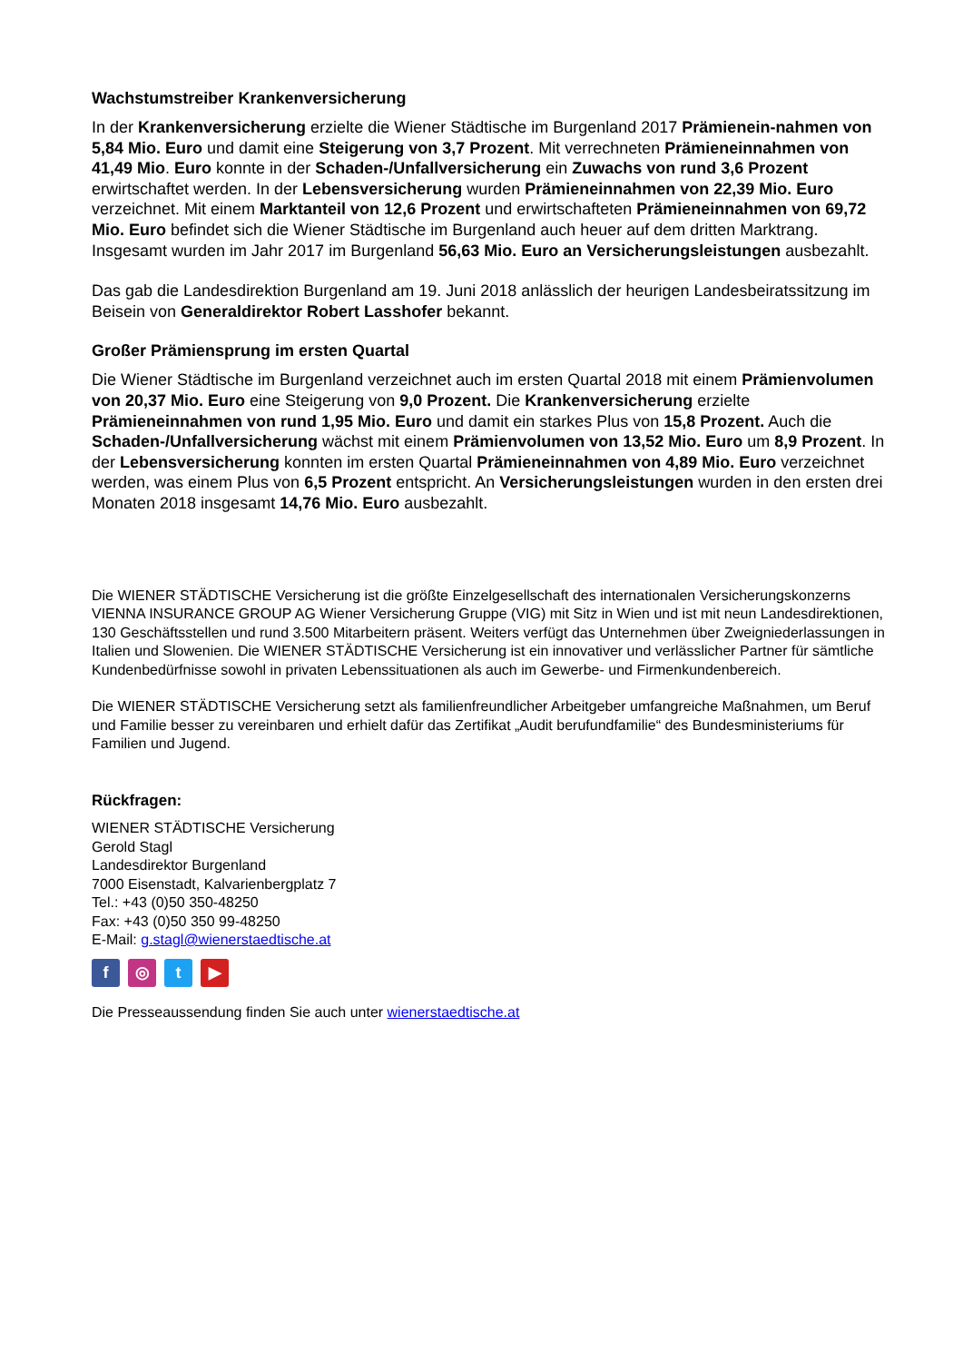Wachstumstreiber Krankenversicherung
In der Krankenversicherung erzielte die Wiener Städtische im Burgenland 2017 Prämienein-nahmen von 5,84 Mio. Euro und damit eine Steigerung von 3,7 Prozent. Mit verrechneten Prämieneinnahmen von 41,49 Mio. Euro konnte in der Schaden-/Unfallversicherung ein Zuwachs von rund 3,6 Prozent erwirtschaftet werden. In der Lebensversicherung wurden Prämieneinnahmen von 22,39 Mio. Euro verzeichnet. Mit einem Marktanteil von 12,6 Prozent und erwirtschafteten Prämieneinnahmen von 69,72 Mio. Euro befindet sich die Wiener Städtische im Burgenland auch heuer auf dem dritten Marktrang. Insgesamt wurden im Jahr 2017 im Burgenland 56,63 Mio. Euro an Versicherungsleistungen ausbezahlt.
Das gab die Landesdirektion Burgenland am 19. Juni 2018 anlässlich der heurigen Landesbeiratssitzung im Beisein von Generaldirektor Robert Lasshofer bekannt.
Großer Prämiensprung im ersten Quartal
Die Wiener Städtische im Burgenland verzeichnet auch im ersten Quartal 2018 mit einem Prämienvolumen von 20,37 Mio. Euro eine Steigerung von 9,0 Prozent. Die Krankenversicherung erzielte Prämieneinnahmen von rund 1,95 Mio. Euro und damit ein starkes Plus von 15,8 Prozent. Auch die Schaden-/Unfallversicherung wächst mit einem Prämienvolumen von 13,52 Mio. Euro um 8,9 Prozent. In der Lebensversicherung konnten im ersten Quartal Prämieneinnahmen von 4,89 Mio. Euro verzeichnet werden, was einem Plus von 6,5 Prozent entspricht. An Versicherungsleistungen wurden in den ersten drei Monaten 2018 insgesamt 14,76 Mio. Euro ausbezahlt.
Die WIENER STÄDTISCHE Versicherung ist die größte Einzelgesellschaft des internationalen Versicherungskonzerns VIENNA INSURANCE GROUP AG Wiener Versicherung Gruppe (VIG) mit Sitz in Wien und ist mit neun Landesdirektionen, 130 Geschäftsstellen und rund 3.500 Mitarbeitern präsent. Weiters verfügt das Unternehmen über Zweigniederlassungen in Italien und Slowenien. Die WIENER STÄDTISCHE Versicherung ist ein innovativer und verlässlicher Partner für sämtliche Kundenbedürfnisse sowohl in privaten Lebenssituationen als auch im Gewerbe- und Firmenkundenbereich.
Die WIENER STÄDTISCHE Versicherung setzt als familienfreundlicher Arbeitgeber umfangreiche Maßnahmen, um Beruf und Familie besser zu vereinbaren und erhielt dafür das Zertifikat „Audit berufundfamilie“ des Bundesministeriums für Familien und Jugend.
Rückfragen:
WIENER STÄDTISCHE Versicherung
Gerold Stagl
Landesdirektor Burgenland
7000 Eisenstadt, Kalvarienbergplatz 7
Tel.: +43 (0)50 350-48250
Fax: +43 (0)50 350 99-48250
E-Mail: g.stagl@wienerstaedtische.at
f ◎ t ▶
Die Presseaussendung finden Sie auch unter wienerstaedtische.at